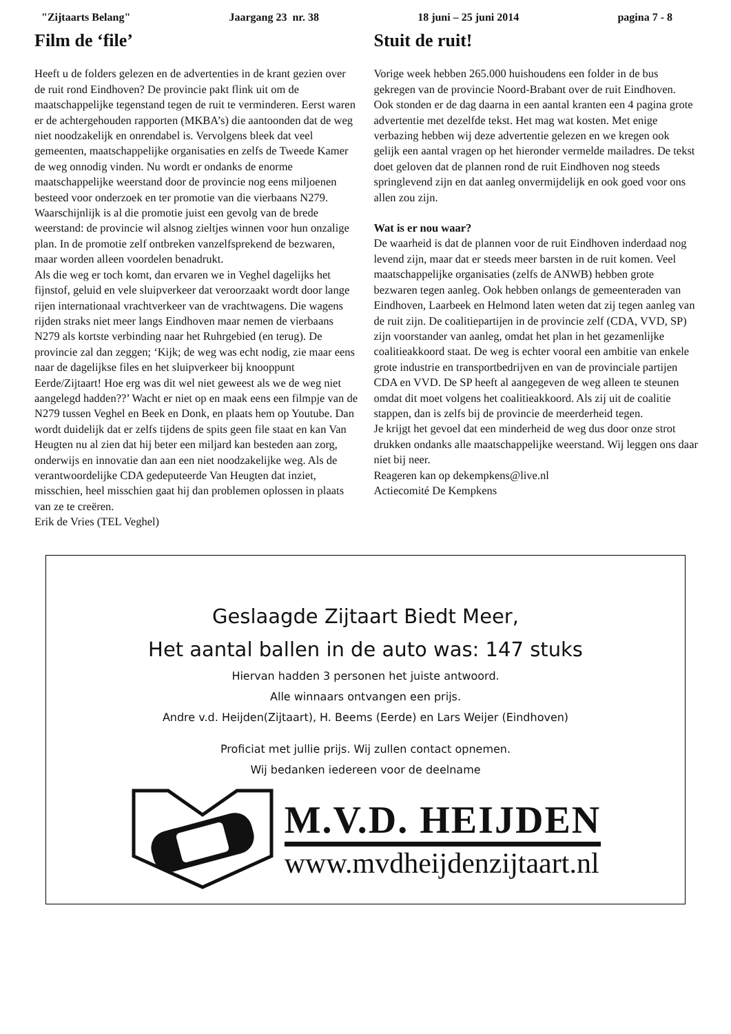"Zijtaarts Belang" Jaargang 23 nr. 38 18 juni – 25 juni 2014 pagina 7 - 8
Film de ‘file’
Heeft u de folders gelezen en de advertenties in de krant gezien over de ruit rond Eindhoven? De provincie pakt flink uit om de maatschappelijke tegenstand tegen de ruit te verminderen. Eerst waren er de achtergehouden rapporten (MKBA’s) die aantoonden dat de weg niet noodzakelijk en onrendabel is. Vervolgens bleek dat veel gemeenten, maatschappelijke organisaties en zelfs de Tweede Kamer de weg onnodig vinden. Nu wordt er ondanks de enorme maatschappelijke weerstand door de provincie nog eens miljoenen besteed voor onderzoek en ter promotie van die vierbaans N279. Waarschijnlijk is al die promotie juist een gevolg van de brede weerstand: de provincie wil alsnog zieltjes winnen voor hun onzalige plan. In de promotie zelf ontbreken vanzelfsprekend de bezwaren, maar worden alleen voordelen benadrukt.
Als die weg er toch komt, dan ervaren we in Veghel dagelijks het fijnstof, geluid en vele sluipverkeer dat veroorzaakt wordt door lange rijen internationaal vrachtverkeer van de vrachtwagens. Die wagens rijden straks niet meer langs Eindhoven maar nemen de vierbaans N279 als kortste verbinding naar het Ruhrgebied (en terug). De provincie zal dan zeggen; ‘Kijk; de weg was echt nodig, zie maar eens naar de dagelijkse files en het sluipverkeer bij knooppunt Eerde/Zijtaart! Hoe erg was dit wel niet geweest als we de weg niet aangelegd hadden??’ Wacht er niet op en maak eens een filmpje van de N279 tussen Veghel en Beek en Donk, en plaats hem op Youtube. Dan wordt duidelijk dat er zelfs tijdens de spits geen file staat en kan Van Heugten nu al zien dat hij beter een miljard kan besteden aan zorg, onderwijs en innovatie dan aan een niet noodzakelijke weg. Als de verantwoordelijke CDA gedeputeerde Van Heugten dat inziet, misschien, heel misschien gaat hij dan problemen oplossen in plaats van ze te creëren.
Erik de Vries (TEL Veghel)
Stuit de ruit!
Vorige week hebben 265.000 huishoudens een folder in de bus gekregen van de provincie Noord-Brabant over de ruit Eindhoven. Ook stonden er de dag daarna in een aantal kranten een 4 pagina grote advertentie met dezelfde tekst. Het mag wat kosten. Met enige verbazing hebben wij deze advertentie gelezen en we kregen ook gelijk een aantal vragen op het hieronder vermelde mailadres. De tekst doet geloven dat de plannen rond de ruit Eindhoven nog steeds springlevend zijn en dat aanleg onvermijdelijk en ook goed voor ons allen zou zijn.
Wat is er nou waar?
De waarheid is dat de plannen voor de ruit Eindhoven inderdaad nog levend zijn, maar dat er steeds meer barsten in de ruit komen. Veel maatschappelijke organisaties (zelfs de ANWB) hebben grote bezwaren tegen aanleg. Ook hebben onlangs de gemeenteraden van Eindhoven, Laarbeek en Helmond laten weten dat zij tegen aanleg van de ruit zijn. De coalitiepartijen in de provincie zelf (CDA, VVD, SP) zijn voorstander van aanleg, omdat het plan in het gezamenlijke coalitieakkoord staat. De weg is echter vooral een ambitie van enkele grote industrie en transportbedrijven en van de provinciale partijen CDA en VVD. De SP heeft al aangegeven de weg alleen te steunen omdat dit moet volgens het coalitieakkoord. Als zij uit de coalitie stappen, dan is zelfs bij de provincie de meerderheid tegen.
Je krijgt het gevoel dat een minderheid de weg dus door onze strot drukken ondanks alle maatschappelijke weerstand. Wij leggen ons daar niet bij neer.
Reageren kan op dekempkens@live.nl
Actiecomité De Kempkens
Geslaagde Zijtaart Biedt Meer,
Het aantal ballen in de auto was: 147 stuks
Hiervan hadden 3 personen het juiste antwoord.
Alle winnaars ontvangen een prijs.
Andre v.d. Heijden(Zijtaart), H. Beems (Eerde) en Lars Weijer (Eindhoven)
Proficiat met jullie prijs. Wij zullen contact opnemen.
Wij bedanken iedereen voor de deelname
M.V.D. HEIJDEN
www.mvdheijdenzijtaart.nl